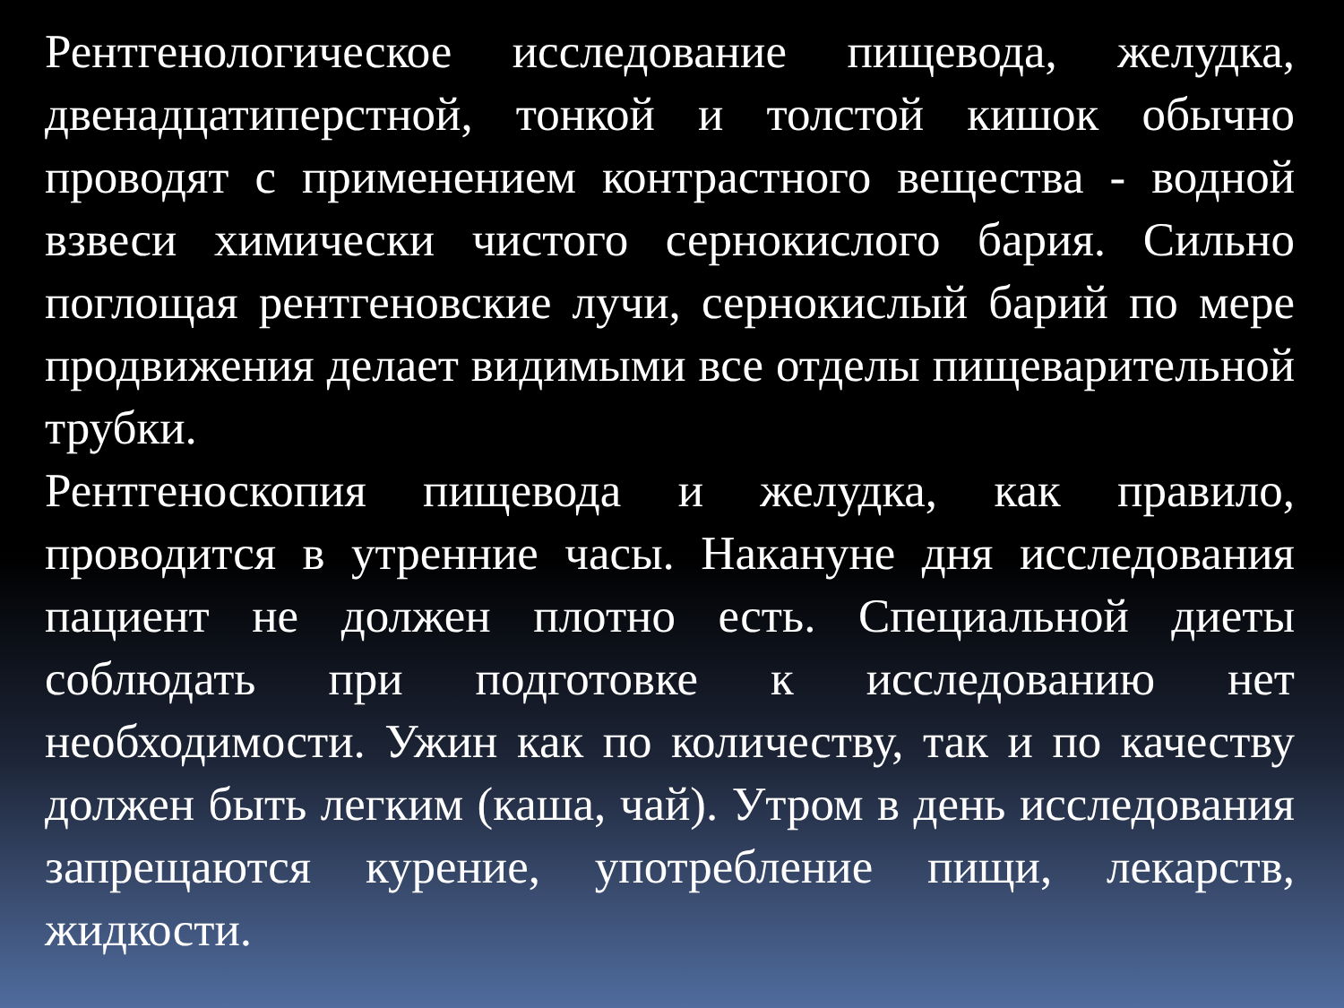Рентгенологическое исследование пищевода, желудка, двенадцатиперстной, тонкой и толстой кишок обычно проводят с применением контрастного вещества - водной взвеси химически чистого сернокислого бария. Сильно поглощая рентгеновские лучи, сернокислый барий по мере продвижения делает видимыми все отделы пищеварительной трубки.
Рентгеноскопия пищевода и желудка, как правило, проводится в утренние часы. Накануне дня исследования пациент не должен плотно есть. Специальной диеты соблюдать при подготовке к исследованию нет необходимости. Ужин как по количеству, так и по качеству должен быть легким (каша, чай). Утром в день исследования запрещаются курение, употребление пищи, лекарств, жидкости.